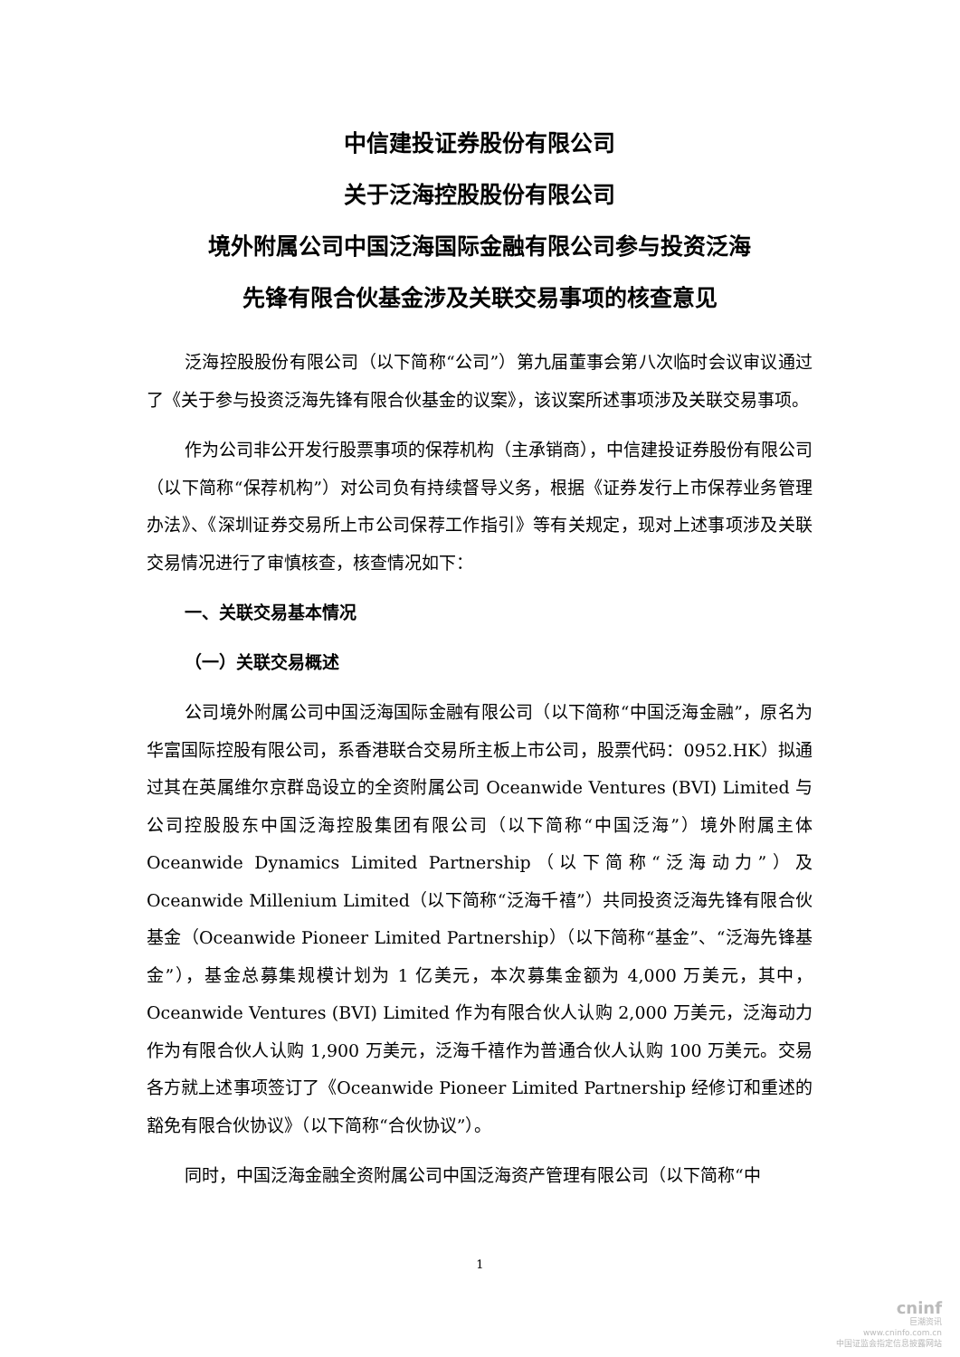中信建投证券股份有限公司
关于泛海控股股份有限公司
境外附属公司中国泛海国际金融有限公司参与投资泛海
先锋有限合伙基金涉及关联交易事项的核查意见
泛海控股股份有限公司（以下简称“公司”）第九届董事会第八次临时会议审议通过了《关于参与投资泛海先锋有限合伙基金的议案》，该议案所述事项涉及关联交易事项。
作为公司非公开发行股票事项的保荐机构（主承销商），中信建投证券股份有限公司（以下简称“保荐机构”）对公司负有持续督导义务，根据《证券发行上市保荐业务管理办法》、《深圳证券交易所上市公司保荐工作指引》等有关规定，现对上述事项涉及关联交易情况进行了审慎核查，核查情况如下：
一、关联交易基本情况
（一）关联交易概述
公司境外附属公司中国泛海国际金融有限公司（以下简称“中国泛海金融”，原名为华富国际控股有限公司，系香港联合交易所主板上市公司，股票代码：0952.HK）拟通过其在英属维尔京群岛设立的全资附属公司 Oceanwide Ventures (BVI) Limited 与公司控股股东中国泛海控股集团有限公司（以下简称“中国泛海”）境外附属主体 Oceanwide Dynamics Limited Partnership（以下简称“泛海动力”）及 Oceanwide Millenium Limited（以下简称“泛海千禧”）共同投资泛海先锋有限合伙基金（Oceanwide Pioneer Limited Partnership）（以下简称“基金”、“泛海先锋基金”），基金总募集规模计划为 1 亿美元，本次募集金额为 4,000 万美元，其中，Oceanwide Ventures (BVI) Limited 作为有限合伙人认购 2,000 万美元，泛海动力作为有限合伙人认购 1,900 万美元，泛海千禧作为普通合伙人认购 100 万美元。交易各方就上述事项签订了《Oceanwide Pioneer Limited Partnership 经修订和重述的豁免有限合伙协议》（以下简称“合伙协议”）。
同时，中国泛海金融全资附属公司中国泛海资产管理有限公司（以下简称“中
1
cninf
巨潮资讯
www.cninfo.com.cn
中国证监会指定信息披露网站